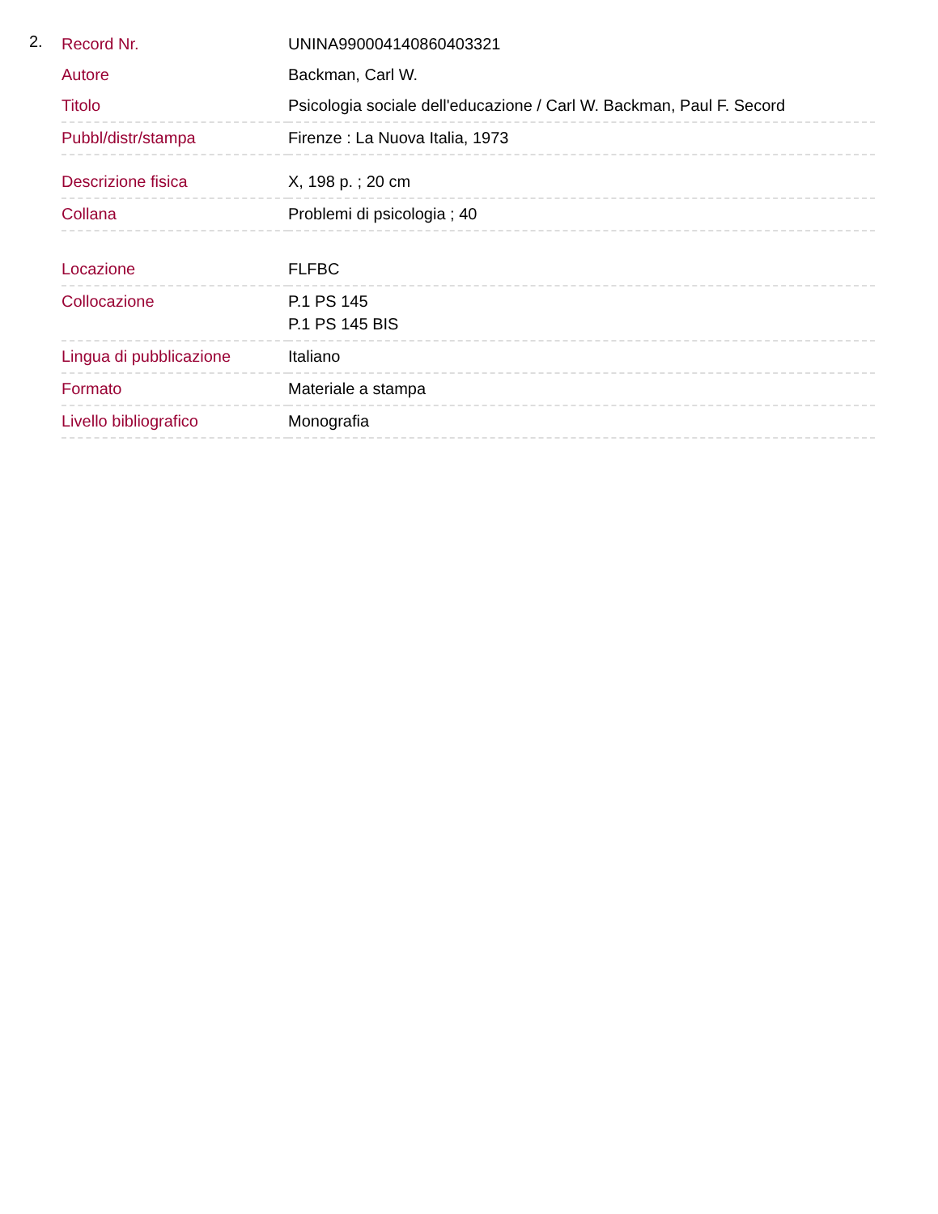2.
| Record Nr. | UNINA990004140860403321 |
| Autore | Backman, Carl W. |
| Titolo | Psicologia sociale dell'educazione / Carl W. Backman, Paul F. Secord |
| Pubbl/distr/stampa | Firenze : La Nuova Italia, 1973 |
| Descrizione fisica | X, 198 p. ; 20 cm |
| Collana | Problemi di psicologia ; 40 |
| Locazione | FLFBC |
| Collocazione | P.1 PS 145 P.1 PS 145 BIS |
| Lingua di pubblicazione | Italiano |
| Formato | Materiale a stampa |
| Livello bibliografico | Monografia |